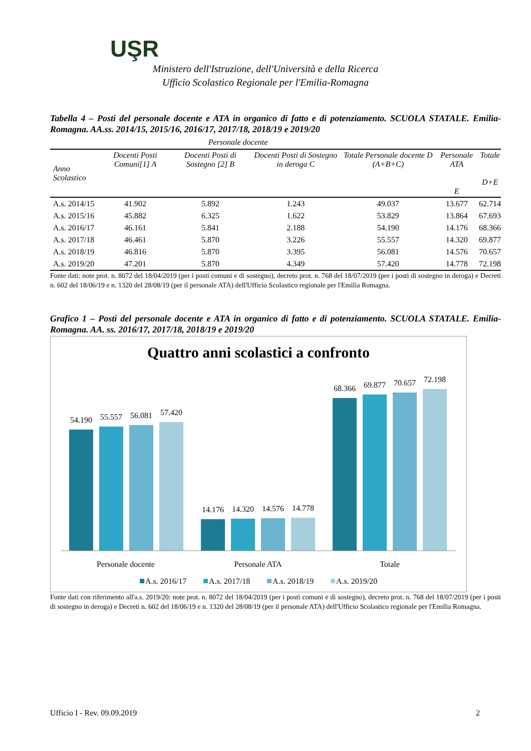UŞR
Ministero dell'Istruzione, dell'Università e della Ricerca
Ufficio Scolastico Regionale per l'Emilia-Romagna
Tabella 4 – Posti del personale docente e ATA in organico di fatto e di potenziamento. SCUOLA STATALE. Emilia-Romagna. AA.ss. 2014/15, 2015/16, 2016/17, 2017/18, 2018/19 e 2019/20
Personale docente
| Anno Scolastico | Docenti Posti Comuni[1] A | Docenti Posti di Sostegno [2] B | Docenti Posti di Sostegno in deroga C | Totale Personale docente D (A+B+C) | Personale ATA E | Totale D+E |
| --- | --- | --- | --- | --- | --- | --- |
| A.s. 2014/15 | 41.902 | 5.892 | 1.243 | 49.037 | 13.677 | 62.714 |
| A.s. 2015/16 | 45.882 | 6.325 | 1.622 | 53.829 | 13.864 | 67.693 |
| A.s. 2016/17 | 46.161 | 5.841 | 2.188 | 54.190 | 14.176 | 68.366 |
| A.s. 2017/18 | 46.461 | 5.870 | 3.226 | 55.557 | 14.320 | 69.877 |
| A.s. 2018/19 | 46.816 | 5.870 | 3.395 | 56.081 | 14.576 | 70.657 |
| A.s. 2019/20 | 47.201 | 5.870 | 4.349 | 57.420 | 14.778 | 72.198 |
Fonte dati: note prot. n. 8072 del 18/04/2019 (per i posti comuni e di sostegno), decreto prot. n. 768 del 18/07/2019 (per i posti di sostegno in deroga) e Decreti n. 602 del 18/06/19 e n. 1320 del 28/08/19 (per il personale ATA) dell'Ufficio Scolastico regionale per l'Emilia Romagna.
Grafico 1 – Posti del personale docente e ATA in organico di fatto e di potenziamento. SCUOLA STATALE. Emilia-Romagna. AA. ss. 2016/17, 2017/18, 2018/19 e 2019/20
Quattro anni scolastici a confronto
54.190
55.557
56.081
57.420
14.176
14.320
14.576
14.778
68.366
69.877
70.657
72.198
Personale docente
Personale ATA
Totale
A.s. 2016/17
A.s. 2017/18
A.s. 2018/19
A.s. 2019/20
Fonte dati con riferimento all'a.s. 2019/20: note prot. n. 8072 del 18/04/2019 (per i posti comuni e di sostegno), decreto prot. n. 768 del 18/07/2019 (per i posti di sostegno in deroga) e Decreti n. 602 del 18/06/19 e n. 1320 del 28/08/19 (per il personale ATA) dell'Ufficio Scolastico regionale per l'Emilia Romagna.
Ufficio I - Rev. 09.09.2019 2